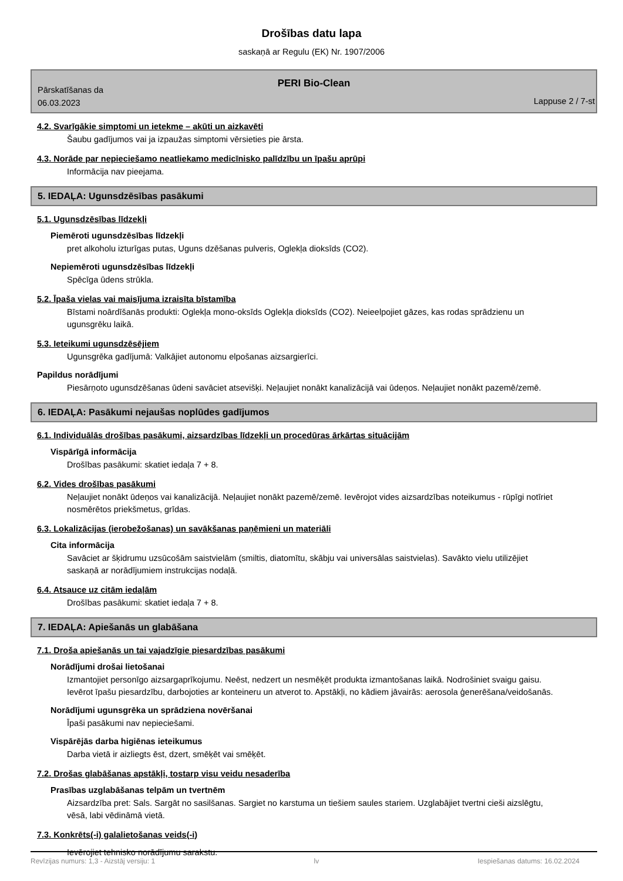Drošības datu lapa
saskaņā ar Regulu (EK) Nr. 1907/2006
PERI Bio-Clean
Pārskatīšanas da
06.03.2023
Lappuse 2 / 7-st
4.2. Svarīgākie simptomi un ietekme – akūti un aizkavēti
Šaubu gadījumos vai ja izpaužas simptomi vērsieties pie ārsta.
4.3. Norāde par nepieciešamo neatliekamo medicīnisko palīdzību un īpašu aprūpi
Informācija nav pieejama.
5. IEDAĻA: Ugunsdzēsības pasākumi
5.1. Ugunsdzēsības līdzekļi
Piemēroti ugunsdzēsības līdzekļi
pret alkoholu izturīgas putas, Uguns dzēšanas pulveris, Oglekļa dioksīds (CO2).
Nepiemēroti ugunsdzēsības līdzekļi
Spēcīga ūdens strūkla.
5.2. Īpaša vielas vai maisījuma izraisīta bīstamība
Bīstami noārdīšanās produkti: Oglekļa mono-oksīds Oglekļa dioksīds (CO2). Neieelpojiet gāzes, kas rodas sprādzienu un ugunsgrēku laikā.
5.3. Ieteikumi ugunsdzēsējiem
Ugunsgrēka gadījumā: Valkājiet autonomu elpošanas aizsargierīci.
Papildus norādījumi
Piesārņoto ugunsdzēšanas ūdeni savāciet atsevišķi. Neļaujiet nonākt kanalizācijā vai ūdeņos. Neļaujiet nonākt pazemē/zemē.
6. IEDAĻA: Pasākumi nejaušas noplūdes gadījumos
6.1. Individuālās drošības pasākumi, aizsardzības līdzekļi un procedūras ārkārtas situācijām
Vispārīgā informācija
Drošības pasākumi: skatiet iedaļa 7 + 8.
6.2. Vides drošības pasākumi
Neļaujiet nonākt ūdeņos vai kanalizācijā. Neļaujiet nonākt pazemē/zemē. Ievērojot vides aizsardzības noteikumus - rūpīgi notīriet nosmērētos priekšmetus, grīdas.
6.3. Lokalizācijas (ierobežošanas) un savākšanas paņēmieni un materiāli
Cita informācija
Savāciet ar šķidrumu uzsūcošām saistvielām (smiltis, diatomītu, skābju vai universālas saistvielas). Savākto vielu utilizējiet saskaņā ar norādījumiem instrukcijas nodaļā.
6.4. Atsauce uz citām iedaļām
Drošības pasākumi: skatiet iedaļa 7 + 8.
7. IEDAĻA: Apiešanās un glabāšana
7.1. Droša apiešanās un tai vajadzīgie piesardzības pasākumi
Norādījumi drošai lietošanai
Izmantojiet personīgo aizsargaprīkojumu. Neēst, nedzert un nesmēķēt produkta izmantošanas laikā. Nodrošiniet svaigu gaisu. Ievērot īpašu piesardzību, darbojoties ar konteineru un atverot to. Apstākļi, no kādiem jāvairās: aerosola ģenerēšana/veidošanās.
Norādījumi ugunsgrēka un sprādziena novēršanai
Īpaši pasākumi nav nepieciešami.
Vispārējās darba higiēnas ieteikumus
Darba vietā ir aizliegts ēst, dzert, smēķēt vai smēķēt.
7.2. Drošas glabāšanas apstākļi, tostarp visu veidu nesaderība
Prasības uzglabāšanas telpām un tvertnēm
Aizsardzība pret: Sals. Sargāt no sasilšanas. Sargiet no karstuma un tiešiem saules stariem. Uzglabājiet tvertni cieši aizslēgtu, vēsā, labi vēdināmā vietā.
7.3. Konkrēts(-i) galalietošanas veids(-i)
Ievērojiet tehnisko norādījumu sarakstu.
Revīzijas numurs: 1,3 - Aizstāj versiju: 1 lv Iespiešanas datums: 16.02.2024